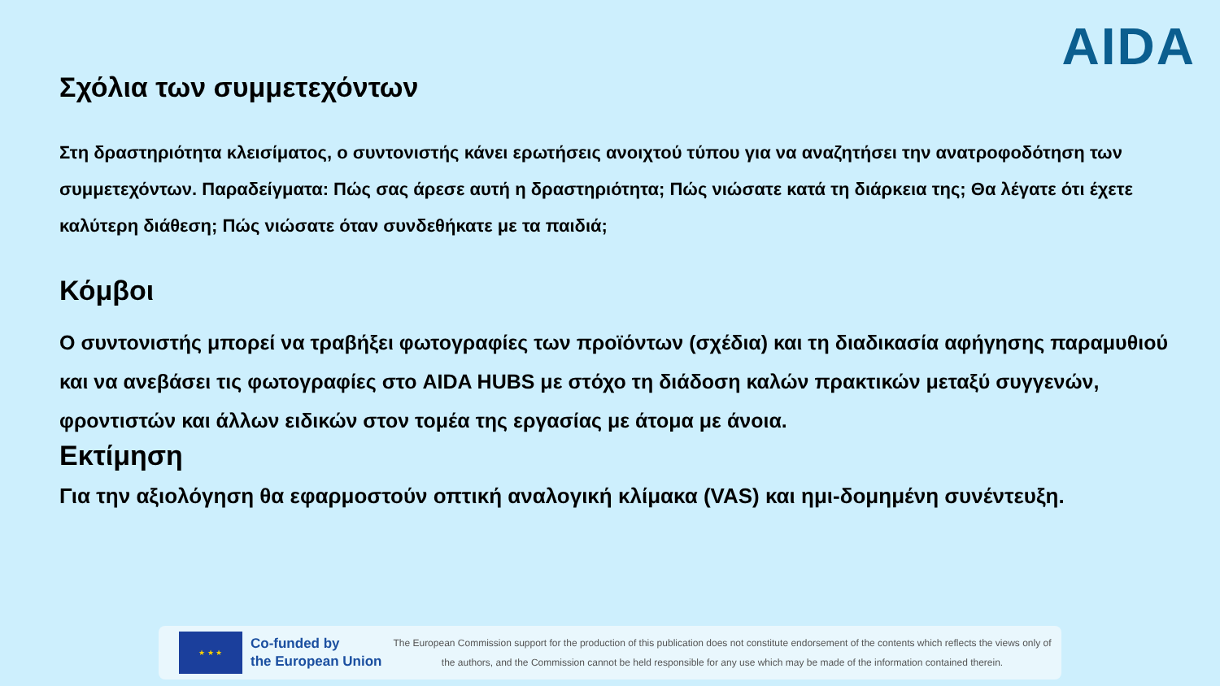AIDA
Σχόλια των συμμετεχόντων
Στη δραστηριότητα κλεισίματος, ο συντονιστής κάνει ερωτήσεις ανοιχτού τύπου για να αναζητήσει την ανατροφοδότηση των συμμετεχόντων. Παραδείγματα: Πώς σας άρεσε αυτή η δραστηριότητα; Πώς νιώσατε κατά τη διάρκεια της; Θα λέγατε ότι έχετε καλύτερη διάθεση; Πώς νιώσατε όταν συνδεθήκατε με τα παιδιά;
Κόμβοι
Ο συντονιστής μπορεί να τραβήξει φωτογραφίες των προϊόντων (σχέδια) και τη διαδικασία αφήγησης παραμυθιού και να ανεβάσει τις φωτογραφίες στο AIDA HUBS με στόχο τη διάδοση καλών πρακτικών μεταξύ συγγενών, φροντιστών και άλλων ειδικών στον τομέα της εργασίας με άτομα με άνοια.
Εκτίμηση
Για την αξιολόγηση θα εφαρμοστούν οπτική αναλογική κλίμακα (VAS) και ημι-δομημένη συνέντευξη.
★ ★ ★
Co-funded by
the European Union
The European Commission support for the production of this publication does not constitute endorsement of the contents which reflects the views only of the authors, and the Commission cannot be held responsible for any use which may be made of the information contained therein.